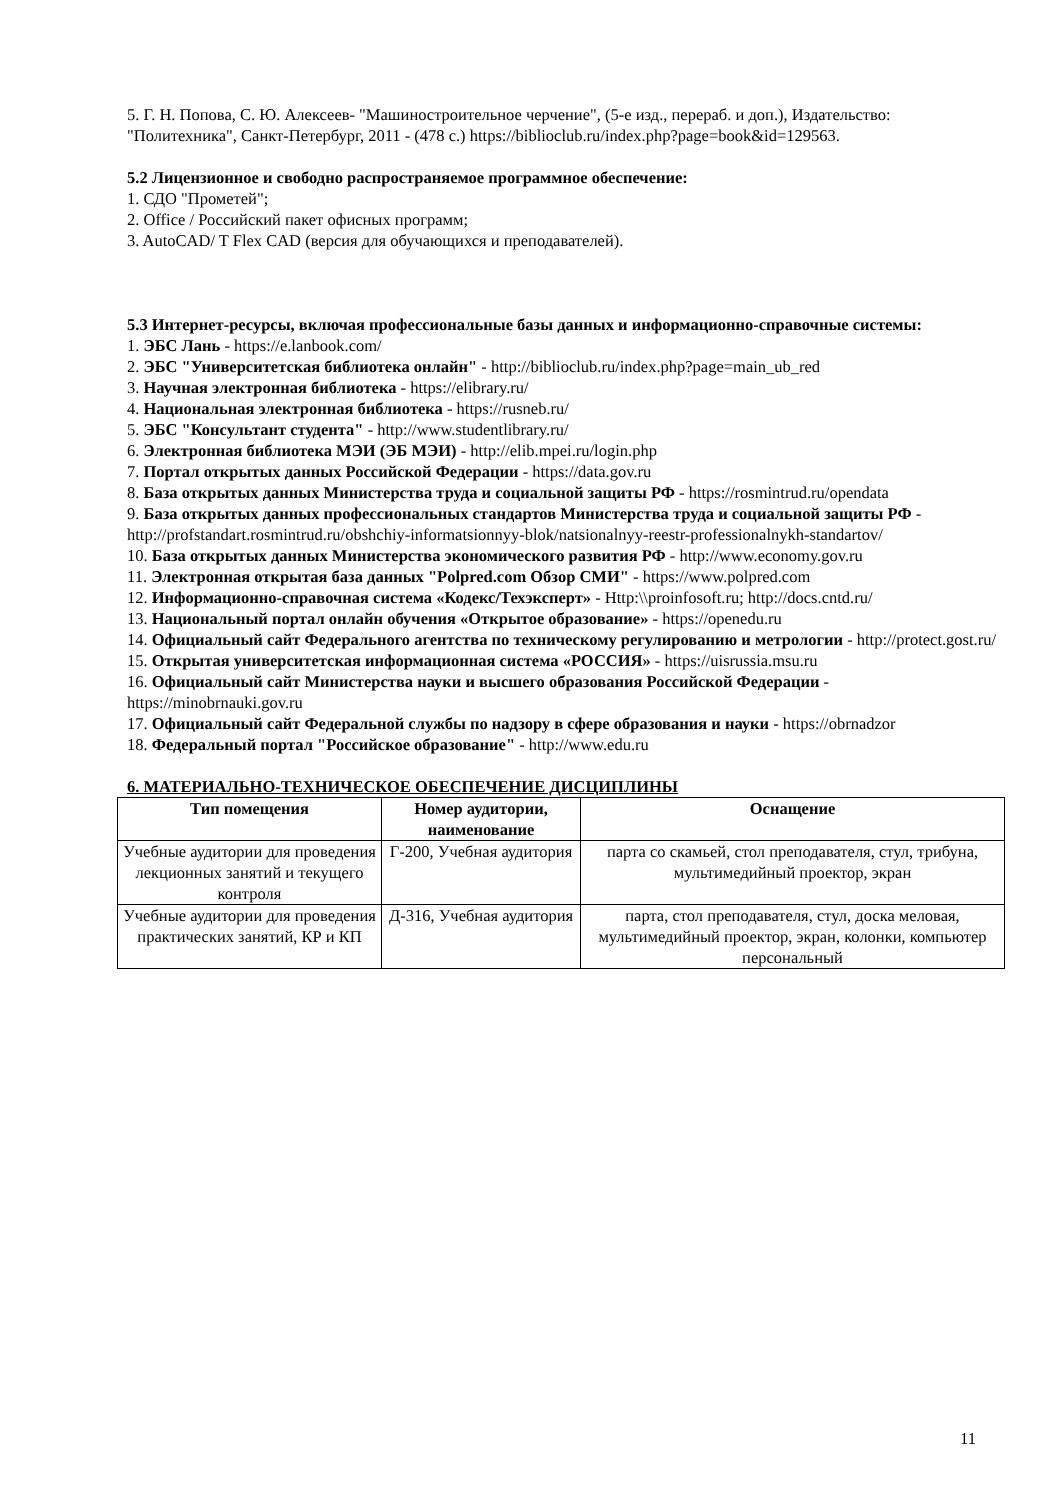5. Г. Н. Попова, С. Ю. Алексеев- "Машиностроительное черчение", (5-е изд., перераб. и доп.), Издательство: "Политехника", Санкт-Петербург, 2011 - (478 с.) https://biblioclub.ru/index.php?page=book&id=129563.
5.2 Лицензионное и свободно распространяемое программное обеспечение:
1. СДО "Прометей";
2. Office / Российский пакет офисных программ;
3. AutoCAD/ T Flex CAD (версия для обучающихся и преподавателей).
5.3 Интернет-ресурсы, включая профессиональные базы данных и информационно-справочные системы:
1. ЭБС Лань - https://e.lanbook.com/
2. ЭБС "Университетская библиотека онлайн" - http://biblioclub.ru/index.php?page=main_ub_red
3. Научная электронная библиотека - https://elibrary.ru/
4. Национальная электронная библиотека - https://rusneb.ru/
5. ЭБС "Консультант студента" - http://www.studentlibrary.ru/
6. Электронная библиотека МЭИ (ЭБ МЭИ) - http://elib.mpei.ru/login.php
7. Портал открытых данных Российской Федерации - https://data.gov.ru
8. База открытых данных Министерства труда и социальной защиты РФ - https://rosmintrud.ru/opendata
9. База открытых данных профессиональных стандартов Министерства труда и социальной защиты РФ - http://profstandart.rosmintrud.ru/obshchiy-informatsionnyy-blok/natsionalnyy-reestr-professionalnykh-standartov/
10. База открытых данных Министерства экономического развития РФ - http://www.economy.gov.ru
11. Электронная открытая база данных "Polpred.com Обзор СМИ" - https://www.polpred.com
12. Информационно-справочная система «Кодекс/Техэксперт» - Http:\\proinfosoft.ru; http://docs.cntd.ru/
13. Национальный портал онлайн обучения «Открытое образование» - https://openedu.ru
14. Официальный сайт Федерального агентства по техническому регулированию и метрологии - http://protect.gost.ru/
15. Открытая университетская информационная система «РОССИЯ» - https://uisrussia.msu.ru
16. Официальный сайт Министерства науки и высшего образования Российской Федерации - https://minobrnauki.gov.ru
17. Официальный сайт Федеральной службы по надзору в сфере образования и науки - https://obrnadzor
18. Федеральный портал "Российское образование" - http://www.edu.ru
6. МАТЕРИАЛЬНО-ТЕХНИЧЕСКОЕ ОБЕСПЕЧЕНИЕ ДИСЦИПЛИНЫ
| Тип помещения | Номер аудитории, наименование | Оснащение |
| --- | --- | --- |
| Учебные аудитории для проведения лекционных занятий и текущего контроля | Г-200, Учебная аудитория | парта со скамьей, стол преподавателя, стул, трибуна, мультимедийный проектор, экран |
| Учебные аудитории для проведения практических занятий, КР и КП | Д-316, Учебная аудитория | парта, стол преподавателя, стул, доска меловая, мультимедийный проектор, экран, колонки, компьютер персональный |
11